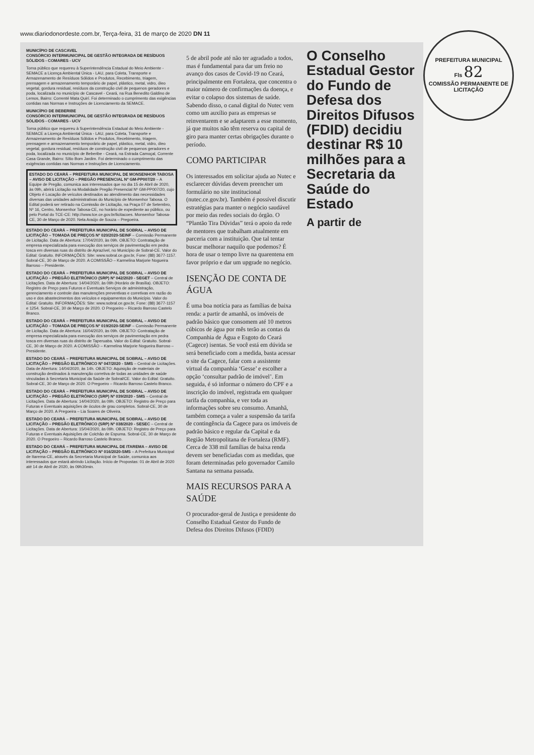PREFEITURA MUNICIPAL
Fls 82
COMISSÃO PERMANENTE DE LICITAÇÃO
www.diariodonordeste.com.br, Terça-feira, 31 de março de 2020 DN 11
MUNICÍPIO DE CASCAVEL
CONSÓRCIO INTERMUNICIPAL DE GESTÃO INTEGRADA DE RESÍDUOS SÓLIDOS - COMARES - UCV
Torna público que requereu à Superintendência Estadual do Meio Ambiente - SEMACE a Licença Ambiental Única - LAU, para Coleta, Transporte e Armazenamento de Resíduos Sólidos e Produtos, Recebimento, triagem, prensagem e armazenamento temporário de papel, plástico, metal, vidro, óleo vegetal, gordura residual, resíduos da construção civil de pequenos geradores e poda, localizada no município de Cascavel - Ceará, na Rua Benedito Galdino de Lemos, Bairro: Correnté Mata Quirí. Foi determinado o cumprimento das exigências contidas nas Normas e Instruções de Licenciamento da SEMACE.
MUNICÍPIO DE BEBERIBE
CONSÓRCIO INTERMUNICIPAL DE GESTÃO INTEGRADA DE RESÍDUOS SÓLIDOS - COMARES - UCV
Torna público que requereu à Superintendência Estadual do Meio Ambiente - SEMACE a Licença Ambiental Única - LAU, para Coleta, Transporte e Armazenamento de Resíduos Sólidos e Produtos, Recebimento, triagem, prensagem e armazenamento temporário de papel, plástico, metal, vidro, óleo vegetal, gordura residual, resíduos de construção civil de pequenos geradores e poda, localizada no município de Beberibe - Ceará, na Estrada Camoçal, Corrente Casa Grande, Bairro: Sítio Bom Jardim. Foi determinado o cumprimento das exigências contidas nas Normas e Instruções de Licenciamento.
ESTADO DO CEARÁ – PREFEITURA MUNICIPAL DE MONSENHOR TABOSA – AVISO DE LICITAÇÃO – PREGÃO PRESENCIAL Nº GM-PP007/20 – A Equipe de Pregão, comunica aos interessados que no dia 15 de Abril de 2020, às 09h, abrirá Licitação na Modalidade Pregão Presencial Nº GM-PP007/20, cujo Objeto é Locação de veículos destinados ao atendimento das necessidades diversas das unidades administrativas do Município de Monsenhor Tabosa. O Edital poderá ser retirado na Comissão de Licitação, na Praça 07 de Setembro, Nº 16, Centro, Monsenhor Tabosa-CE, no horário de expediente ao público, ou pelo Portal do TCE-CE: http://www.tce.ce.gov.br/licitacoes. Monsenhor Tabosa-CE, 30 de Março de 2020. Nela Araújo de Souza – Pregoeira.
ESTADO DO CEARÁ – PREFEITURA MUNICIPAL DE SOBRAL – AVISO DE LICITAÇÃO – TOMADA DE PREÇOS Nº 020/2020-SEINF – Comissão Permanente de Licitação. Data de Abertura: 17/04/2020, às 09h. OBJETO: Contratação de empresa especializada para execução dos serviços de pavimentação em pedra tosca em diversas ruas do distrito de Aprazível, no Município de Sobral-CE. Valor do Edital: Gratuito. INFORMAÇÕES: Site: www.sobral.ce.gov.br, Fone: (88) 3677-1157. Sobral-CE, 30 de Março de 2020. A COMISSÃO – Karmelina Marjorie Nogueira Barroso – Presidente.
ESTADO DO CEARÁ – PREFEITURA MUNICIPAL DE SOBRAL – AVISO DE LICITAÇÃO – PREGÃO ELETRÔNICO (SRP) Nº 042/2020 - SEGET – Central de Licitações. Data de Abertura: 14/04/2020, às 09h (Horário de Brasília). OBJETO: Registro de Preço para Futuros e Eventuais Serviços de administração, gerenciamento e controle das manutenções preventivas e corretivas em razão do uso e dos abastecimentos dos veículos e equipamentos do Município. Valor do Edital: Gratuito. INFORMAÇÕES: Site: www.sobral.ce.gov.br, Fone: (88) 3677-1157 e 1254. Sobral-CE, 30 de Março de 2020. O Pregoeiro – Ricardo Barroso Castelo Branco.
ESTADO DO CEARÁ – PREFEITURA MUNICIPAL DE SOBRAL – AVISO DE LICITAÇÃO – TOMADA DE PREÇOS Nº 019/2020-SEINF – Comissão Permanente de Licitação. Data de Abertura: 16/04/2020, às 09h. OBJETO: Contratação de empresa especializada para execução dos serviços de pavimentação em pedra tosca em diversas ruas do distrito de Taperuaba. Valor do Edital: Gratuito. Sobral-CE, 30 de Março de 2020. A COMISSÃO – Karmelina Marjorie Nogueira Barroso – Presidente.
ESTADO DO CEARÁ – PREFEITURA MUNICIPAL DE SOBRAL – AVISO DE LICITAÇÃO – PREGÃO ELETRÔNICO Nº 047/2020 - SMS – Central de Licitações. Data de Abertura: 14/04/2020, às 14h. OBJETO: Aquisição de materiais de construção destinados à manutenção corretiva de todas as unidades de saúde vinculadas à Secretaria Municipal da Saúde de Sobral/CE. Valor do Edital: Gratuito. Sobral-CE, 30 de Março de 2020. O Pregoeiro – Ricardo Barroso Castelo Branco.
ESTADO DO CEARÁ – PREFEITURA MUNICIPAL DE SOBRAL – AVISO DE LICITAÇÃO – PREGÃO ELETRÔNICO (SRP) Nº 039/2020 - SMS – Central de Licitações. Data de Abertura: 14/04/2020, às 09h. OBJETO: Registro de Preço para Futuras e Eventuais aquisições de óculos de grau completos. Sobral-CE, 30 de Março de 2020. A Pregoeira – Lia Soares de Oliveira.
ESTADO DO CEARÁ – PREFEITURA MUNICIPAL DE SOBRAL – AVISO DE LICITAÇÃO – PREGÃO ELETRÔNICO (SRP) Nº 038/2020 - SESEC – Central de Licitações. Data de Abertura: 15/04/2020, às 09h. OBJETO: Registro de Preço para Futuras e Eventuais Aquisições de Colchão de Espuma. Sobral-CE, 30 de Março de 2020. O Pregoeiro – Ricardo Barroso Castelo Branco.
ESTADO DO CEARÁ – PREFEITURA MUNICIPAL DE ITAREMA – AVISO DE LICITAÇÃO – PREGÃO ELETRÔNICO Nº 016/2020-SMS – A Prefeitura Municipal de Itarema-CE, através da Secretaria Municipal de Saúde, comunica aos interessados que estará abrindo Licitação. Início de Propostas: 01 de Abril de 2020 até 14 de Abril de 2020, às 09h30min.
5 de abril pode até não ter agradado a todos, mas é fundamental para dar um freio no avanço dos casos de Covid-19 no Ceará, principalmente em Fortaleza, que concentra o maior número de confirmações da doença, e evitar o colapso dos sistemas de saúde. Sabendo disso, o canal digital do Nutec vem como um auxílio para as empresas se reinventarem e se adaptarem a esse momento, já que muitos não têm reserva ou capital de giro para manter certas obrigações durante o período.
COMO PARTICIPAR
Os interessados em solicitar ajuda ao Nutec e esclarecer dúvidas devem preencher um formulário no site institucional (nutec.ce.gov.br). Também é possível discutir estratégias para manter o negócio saudável por meio das redes sociais do órgão. O “Plantão Tira Dúvidas” terá o apoio da rede de mentores que trabalham atualmente em parceria com a instituição. Que tal tentar buscar melhorar naquilo que podemos? É hora de usar o tempo livre na quarentena em favor próprio e dar um upgrade no negócio.
ISENÇÃO DE CONTA DE ÁGUA
É uma boa notícia para as famílias de baixa renda: a partir de amanhã, os imóveis de padrão básico que consomem até 10 metros cúbicos de água por mês terão as contas da Companhia de Água e Esgoto do Ceará (Cagece) isentas. Se você está em dúvida se será beneficiado com a medida, basta acessar o site da Cagece, falar com a assistente virtual da companhia ‘Gesse’ e escolher a opção ‘consultar padrão de imóvel’. Em seguida, é só informar o número do CPF e a inscrição do imóvel, registrada em qualquer tarifa da companhia, e ver toda as informações sobre seu consumo. Amanhã, também começa a valer a suspensão da tarifa de contingência da Cagece para os imóveis de padrão básico e regular da Capital e da Região Metropolitana de Fortaleza (RMF). Cerca de 338 mil famílias de baixa renda devem ser beneficiadas com as medidas, que foram determinadas pelo governador Camilo Santana na semana passada.
MAIS RECURSOS PARA A SAÚDE
O procurador-geral de Justiça e presidente do Conselho Estadual Gestor do Fundo de Defesa dos Direitos Difusos (FDID)
O Conselho Estadual Gestor do Fundo de Defesa dos Direitos Difusos (FDID) decidiu destinar R$ 10 milhões para a Secretaria da Saúde do Estado
A partir de